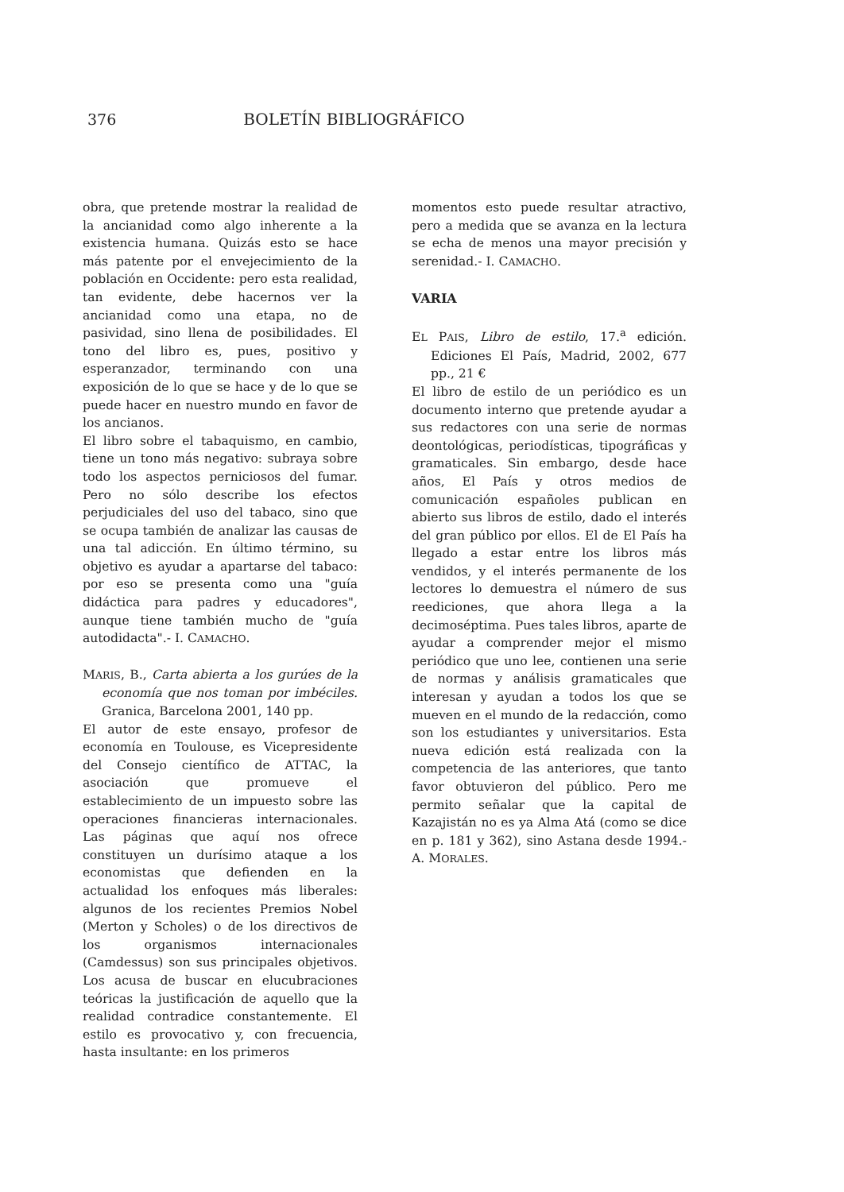376 BOLETÍN BIBLIOGRÁFICO
obra, que pretende mostrar la realidad de la ancianidad como algo inherente a la existencia humana. Quizás esto se hace más patente por el envejecimiento de la población en Occidente: pero esta realidad, tan evidente, debe hacernos ver la ancianidad como una etapa, no de pasividad, sino llena de posibilidades. El tono del libro es, pues, positivo y esperanzador, terminando con una exposición de lo que se hace y de lo que se puede hacer en nuestro mundo en favor de los ancianos.
El libro sobre el tabaquismo, en cambio, tiene un tono más negativo: subraya sobre todo los aspectos perniciosos del fumar. Pero no sólo describe los efectos perjudiciales del uso del tabaco, sino que se ocupa también de analizar las causas de una tal adicción. En último término, su objetivo es ayudar a apartarse del tabaco: por eso se presenta como una "guía didáctica para padres y educadores", aunque tiene también mucho de "guía autodidacta".- I. CAMACHO.
MARIS, B., Carta abierta a los gurúes de la economía que nos toman por imbéciles. Granica, Barcelona 2001, 140 pp.
El autor de este ensayo, profesor de economía en Toulouse, es Vicepresidente del Consejo científico de ATTAC, la asociación que promueve el establecimiento de un impuesto sobre las operaciones financieras internacionales. Las páginas que aquí nos ofrece constituyen un durísimo ataque a los economistas que defienden en la actualidad los enfoques más liberales: algunos de los recientes Premios Nobel (Merton y Scholes) o de los directivos de los organismos internacionales (Camdessus) son sus principales objetivos. Los acusa de buscar en elucubraciones teóricas la justificación de aquello que la realidad contradice constantemente. El estilo es provocativo y, con frecuencia, hasta insultante: en los primeros
momentos esto puede resultar atractivo, pero a medida que se avanza en la lectura se echa de menos una mayor precisión y serenidad.- I. CAMACHO.
VARIA
EL PAIS, Libro de estilo, 17.<sup>a</sup> edición. Ediciones El País, Madrid, 2002, 677 pp., 21 €
El libro de estilo de un periódico es un documento interno que pretende ayudar a sus redactores con una serie de normas deontológicas, periodísticas, tipográficas y gramaticales. Sin embargo, desde hace años, El País y otros medios de comunicación españoles publican en abierto sus libros de estilo, dado el interés del gran público por ellos. El de El País ha llegado a estar entre los libros más vendidos, y el interés permanente de los lectores lo demuestra el número de sus reediciones, que ahora llega a la decimoséptima. Pues tales libros, aparte de ayudar a comprender mejor el mismo periódico que uno lee, contienen una serie de normas y análisis gramaticales que interesan y ayudan a todos los que se mueven en el mundo de la redacción, como son los estudiantes y universitarios. Esta nueva edición está realizada con la competencia de las anteriores, que tanto favor obtuvieron del público. Pero me permito señalar que la capital de Kazajistán no es ya Alma Atá (como se dice en p. 181 y 362), sino Astana desde 1994.- A. MORALES.